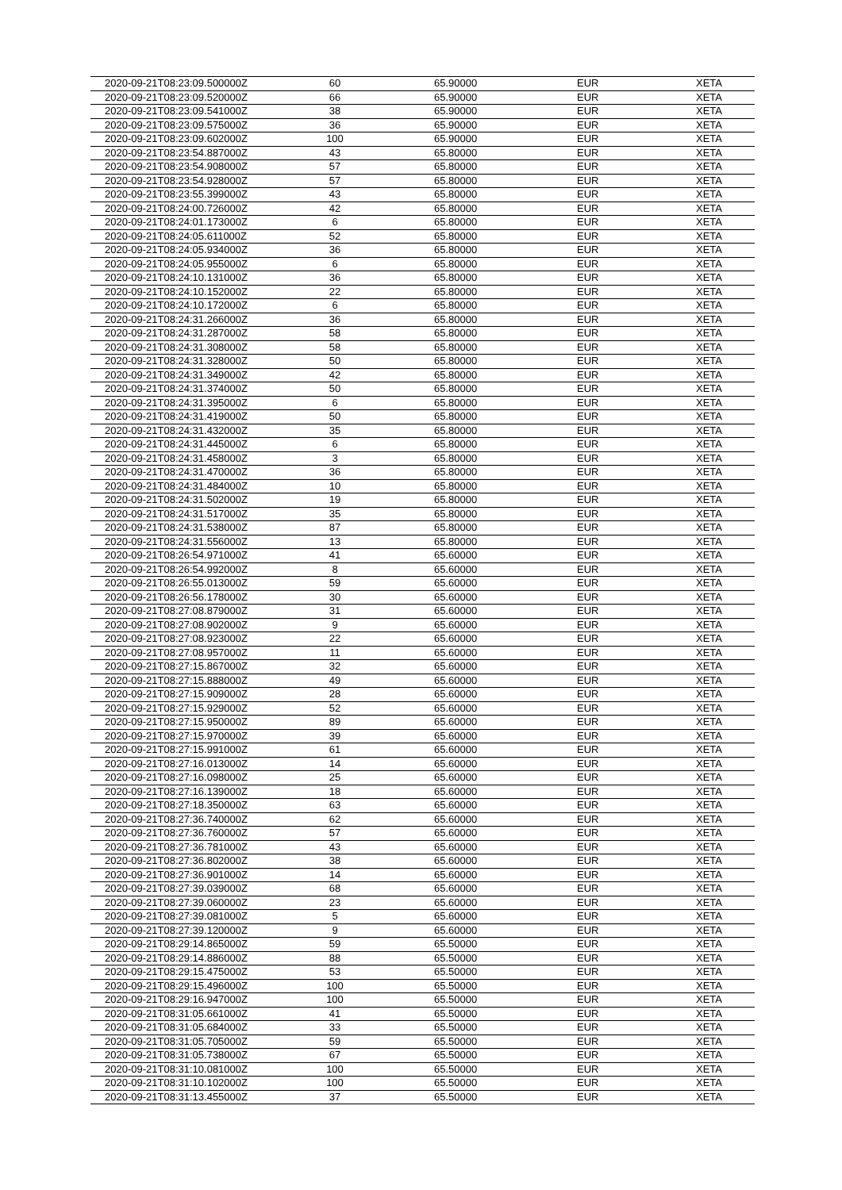| 2020-09-21T08:23:09.500000Z | 60 | 65.90000 | EUR | XETA |
| 2020-09-21T08:23:09.520000Z | 66 | 65.90000 | EUR | XETA |
| 2020-09-21T08:23:09.541000Z | 38 | 65.90000 | EUR | XETA |
| 2020-09-21T08:23:09.575000Z | 36 | 65.90000 | EUR | XETA |
| 2020-09-21T08:23:09.602000Z | 100 | 65.90000 | EUR | XETA |
| 2020-09-21T08:23:54.887000Z | 43 | 65.80000 | EUR | XETA |
| 2020-09-21T08:23:54.908000Z | 57 | 65.80000 | EUR | XETA |
| 2020-09-21T08:23:54.928000Z | 57 | 65.80000 | EUR | XETA |
| 2020-09-21T08:23:55.399000Z | 43 | 65.80000 | EUR | XETA |
| 2020-09-21T08:24:00.726000Z | 42 | 65.80000 | EUR | XETA |
| 2020-09-21T08:24:01.173000Z | 6 | 65.80000 | EUR | XETA |
| 2020-09-21T08:24:05.611000Z | 52 | 65.80000 | EUR | XETA |
| 2020-09-21T08:24:05.934000Z | 36 | 65.80000 | EUR | XETA |
| 2020-09-21T08:24:05.955000Z | 6 | 65.80000 | EUR | XETA |
| 2020-09-21T08:24:10.131000Z | 36 | 65.80000 | EUR | XETA |
| 2020-09-21T08:24:10.152000Z | 22 | 65.80000 | EUR | XETA |
| 2020-09-21T08:24:10.172000Z | 6 | 65.80000 | EUR | XETA |
| 2020-09-21T08:24:31.266000Z | 36 | 65.80000 | EUR | XETA |
| 2020-09-21T08:24:31.287000Z | 58 | 65.80000 | EUR | XETA |
| 2020-09-21T08:24:31.308000Z | 58 | 65.80000 | EUR | XETA |
| 2020-09-21T08:24:31.328000Z | 50 | 65.80000 | EUR | XETA |
| 2020-09-21T08:24:31.349000Z | 42 | 65.80000 | EUR | XETA |
| 2020-09-21T08:24:31.374000Z | 50 | 65.80000 | EUR | XETA |
| 2020-09-21T08:24:31.395000Z | 6 | 65.80000 | EUR | XETA |
| 2020-09-21T08:24:31.419000Z | 50 | 65.80000 | EUR | XETA |
| 2020-09-21T08:24:31.432000Z | 35 | 65.80000 | EUR | XETA |
| 2020-09-21T08:24:31.445000Z | 6 | 65.80000 | EUR | XETA |
| 2020-09-21T08:24:31.458000Z | 3 | 65.80000 | EUR | XETA |
| 2020-09-21T08:24:31.470000Z | 36 | 65.80000 | EUR | XETA |
| 2020-09-21T08:24:31.484000Z | 10 | 65.80000 | EUR | XETA |
| 2020-09-21T08:24:31.502000Z | 19 | 65.80000 | EUR | XETA |
| 2020-09-21T08:24:31.517000Z | 35 | 65.80000 | EUR | XETA |
| 2020-09-21T08:24:31.538000Z | 87 | 65.80000 | EUR | XETA |
| 2020-09-21T08:24:31.556000Z | 13 | 65.80000 | EUR | XETA |
| 2020-09-21T08:26:54.971000Z | 41 | 65.60000 | EUR | XETA |
| 2020-09-21T08:26:54.992000Z | 8 | 65.60000 | EUR | XETA |
| 2020-09-21T08:26:55.013000Z | 59 | 65.60000 | EUR | XETA |
| 2020-09-21T08:26:56.178000Z | 30 | 65.60000 | EUR | XETA |
| 2020-09-21T08:27:08.879000Z | 31 | 65.60000 | EUR | XETA |
| 2020-09-21T08:27:08.902000Z | 9 | 65.60000 | EUR | XETA |
| 2020-09-21T08:27:08.923000Z | 22 | 65.60000 | EUR | XETA |
| 2020-09-21T08:27:08.957000Z | 11 | 65.60000 | EUR | XETA |
| 2020-09-21T08:27:15.867000Z | 32 | 65.60000 | EUR | XETA |
| 2020-09-21T08:27:15.888000Z | 49 | 65.60000 | EUR | XETA |
| 2020-09-21T08:27:15.909000Z | 28 | 65.60000 | EUR | XETA |
| 2020-09-21T08:27:15.929000Z | 52 | 65.60000 | EUR | XETA |
| 2020-09-21T08:27:15.950000Z | 89 | 65.60000 | EUR | XETA |
| 2020-09-21T08:27:15.970000Z | 39 | 65.60000 | EUR | XETA |
| 2020-09-21T08:27:15.991000Z | 61 | 65.60000 | EUR | XETA |
| 2020-09-21T08:27:16.013000Z | 14 | 65.60000 | EUR | XETA |
| 2020-09-21T08:27:16.098000Z | 25 | 65.60000 | EUR | XETA |
| 2020-09-21T08:27:16.139000Z | 18 | 65.60000 | EUR | XETA |
| 2020-09-21T08:27:18.350000Z | 63 | 65.60000 | EUR | XETA |
| 2020-09-21T08:27:36.740000Z | 62 | 65.60000 | EUR | XETA |
| 2020-09-21T08:27:36.760000Z | 57 | 65.60000 | EUR | XETA |
| 2020-09-21T08:27:36.781000Z | 43 | 65.60000 | EUR | XETA |
| 2020-09-21T08:27:36.802000Z | 38 | 65.60000 | EUR | XETA |
| 2020-09-21T08:27:36.901000Z | 14 | 65.60000 | EUR | XETA |
| 2020-09-21T08:27:39.039000Z | 68 | 65.60000 | EUR | XETA |
| 2020-09-21T08:27:39.060000Z | 23 | 65.60000 | EUR | XETA |
| 2020-09-21T08:27:39.081000Z | 5 | 65.60000 | EUR | XETA |
| 2020-09-21T08:27:39.120000Z | 9 | 65.60000 | EUR | XETA |
| 2020-09-21T08:29:14.865000Z | 59 | 65.50000 | EUR | XETA |
| 2020-09-21T08:29:14.886000Z | 88 | 65.50000 | EUR | XETA |
| 2020-09-21T08:29:15.475000Z | 53 | 65.50000 | EUR | XETA |
| 2020-09-21T08:29:15.496000Z | 100 | 65.50000 | EUR | XETA |
| 2020-09-21T08:29:16.947000Z | 100 | 65.50000 | EUR | XETA |
| 2020-09-21T08:31:05.661000Z | 41 | 65.50000 | EUR | XETA |
| 2020-09-21T08:31:05.684000Z | 33 | 65.50000 | EUR | XETA |
| 2020-09-21T08:31:05.705000Z | 59 | 65.50000 | EUR | XETA |
| 2020-09-21T08:31:05.738000Z | 67 | 65.50000 | EUR | XETA |
| 2020-09-21T08:31:10.081000Z | 100 | 65.50000 | EUR | XETA |
| 2020-09-21T08:31:10.102000Z | 100 | 65.50000 | EUR | XETA |
| 2020-09-21T08:31:13.455000Z | 37 | 65.50000 | EUR | XETA |